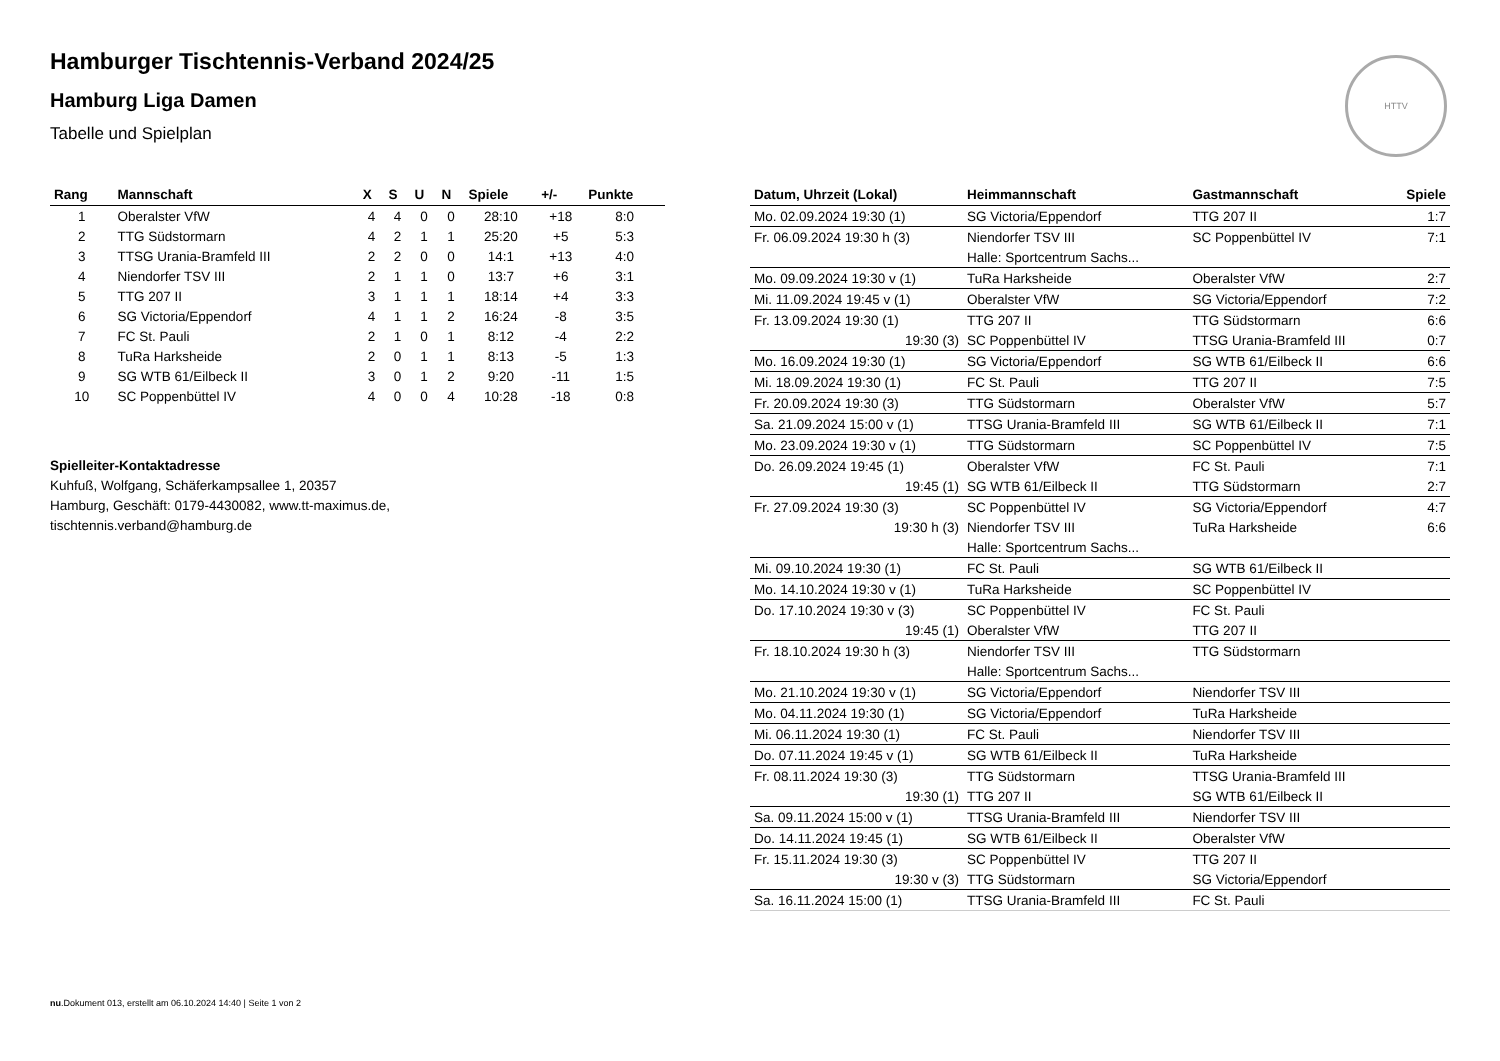HTTV
Hamburger Tischtennis-Verband 2024/25
Hamburg Liga Damen
Tabelle und Spielplan
| Rang | Mannschaft | X | S | U | N | Spiele | +/- | Punkte |
| --- | --- | --- | --- | --- | --- | --- | --- | --- |
| 1 | Oberalster VfW | 4 | 4 | 0 | 0 | 28:10 | +18 | 8:0 |
| 2 | TTG Südstormarn | 4 | 2 | 1 | 1 | 25:20 | +5 | 5:3 |
| 3 | TTSG Urania-Bramfeld III | 2 | 2 | 0 | 0 | 14:1 | +13 | 4:0 |
| 4 | Niendorfer TSV III | 2 | 1 | 1 | 0 | 13:7 | +6 | 3:1 |
| 5 | TTG 207 II | 3 | 1 | 1 | 1 | 18:14 | +4 | 3:3 |
| 6 | SG Victoria/Eppendorf | 4 | 1 | 1 | 2 | 16:24 | -8 | 3:5 |
| 7 | FC St. Pauli | 2 | 1 | 0 | 1 | 8:12 | -4 | 2:2 |
| 8 | TuRa Harksheide | 2 | 0 | 1 | 1 | 8:13 | -5 | 1:3 |
| 9 | SG WTB 61/Eilbeck II | 3 | 0 | 1 | 2 | 9:20 | -11 | 1:5 |
| 10 | SC Poppenbüttel IV | 4 | 0 | 0 | 4 | 10:28 | -18 | 0:8 |
Spielleiter-Kontaktadresse
Kuhfuß, Wolfgang, Schäferkampsallee 1, 20357
Hamburg, Geschäft: 0179-4430082, www.tt-maximus.de,
tischtennis.verband@hamburg.de
| Datum, Uhrzeit (Lokal) | Heimmannschaft | Gastmannschaft | Spiele |
| --- | --- | --- | --- |
| Mo. 02.09.2024 19:30 (1) | SG Victoria/Eppendorf | TTG 207 II | 1:7 |
| Fr. 06.09.2024 19:30 h (3) | Niendorfer TSV III | SC Poppenbüttel IV | 7:1 |
| | Halle: Sportcentrum Sachs... | | |
| Mo. 09.09.2024 19:30 v (1) | TuRa Harksheide | Oberalster VfW | 2:7 |
| Mi. 11.09.2024 19:45 v (1) | Oberalster VfW | SG Victoria/Eppendorf | 7:2 |
| Fr. 13.09.2024 19:30 (1) | TTG 207 II | TTG Südstormarn | 6:6 |
| 19:30 (3) | SC Poppenbüttel IV | TTSG Urania-Bramfeld III | 0:7 |
| Mo. 16.09.2024 19:30 (1) | SG Victoria/Eppendorf | SG WTB 61/Eilbeck II | 6:6 |
| Mi. 18.09.2024 19:30 (1) | FC St. Pauli | TTG 207 II | 7:5 |
| Fr. 20.09.2024 19:30 (3) | TTG Südstormarn | Oberalster VfW | 5:7 |
| Sa. 21.09.2024 15:00 v (1) | TTSG Urania-Bramfeld III | SG WTB 61/Eilbeck II | 7:1 |
| Mo. 23.09.2024 19:30 v (1) | TTG Südstormarn | SC Poppenbüttel IV | 7:5 |
| Do. 26.09.2024 19:45 (1) | Oberalster VfW | FC St. Pauli | 7:1 |
| 19:45 (1) | SG WTB 61/Eilbeck II | TTG Südstormarn | 2:7 |
| Fr. 27.09.2024 19:30 (3) | SC Poppenbüttel IV | SG Victoria/Eppendorf | 4:7 |
| 19:30 h (3) | Niendorfer TSV III | TuRa Harksheide | 6:6 |
| | Halle: Sportcentrum Sachs... | | |
| Mi. 09.10.2024 19:30 (1) | FC St. Pauli | SG WTB 61/Eilbeck II | |
| Mo. 14.10.2024 19:30 v (1) | TuRa Harksheide | SC Poppenbüttel IV | |
| Do. 17.10.2024 19:30 v (3) | SC Poppenbüttel IV | FC St. Pauli | |
| 19:45 (1) | Oberalster VfW | TTG 207 II | |
| Fr. 18.10.2024 19:30 h (3) | Niendorfer TSV III | TTG Südstormarn | |
| | Halle: Sportcentrum Sachs... | | |
| Mo. 21.10.2024 19:30 v (1) | SG Victoria/Eppendorf | Niendorfer TSV III | |
| Mo. 04.11.2024 19:30 (1) | SG Victoria/Eppendorf | TuRa Harksheide | |
| Mi. 06.11.2024 19:30 (1) | FC St. Pauli | Niendorfer TSV III | |
| Do. 07.11.2024 19:45 v (1) | SG WTB 61/Eilbeck II | TuRa Harksheide | |
| Fr. 08.11.2024 19:30 (3) | TTG Südstormarn | TTSG Urania-Bramfeld III | |
| 19:30 (1) | TTG 207 II | SG WTB 61/Eilbeck II | |
| Sa. 09.11.2024 15:00 v (1) | TTSG Urania-Bramfeld III | Niendorfer TSV III | |
| Do. 14.11.2024 19:45 (1) | SG WTB 61/Eilbeck II | Oberalster VfW | |
| Fr. 15.11.2024 19:30 (3) | SC Poppenbüttel IV | TTG 207 II | |
| 19:30 v (3) | TTG Südstormarn | SG Victoria/Eppendorf | |
| Sa. 16.11.2024 15:00 (1) | TTSG Urania-Bramfeld III | FC St. Pauli | |
nu.Dokument 013, erstellt am 06.10.2024 14:40 | Seite 1 von 2